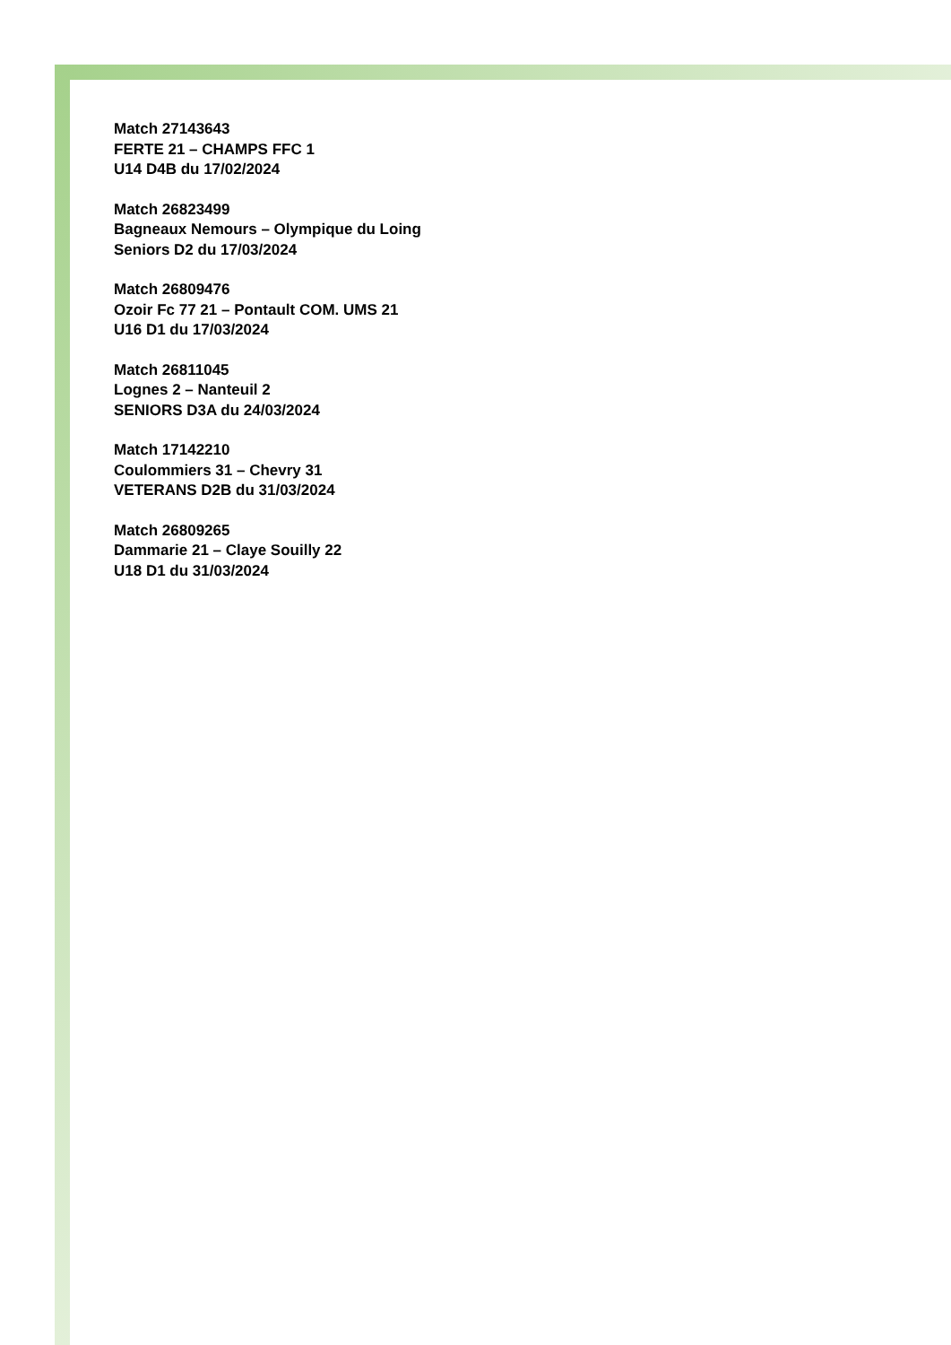Match 27143643
FERTE 21 – CHAMPS FFC 1
U14 D4B du 17/02/2024
Match 26823499
Bagneaux Nemours – Olympique du Loing
Seniors D2 du 17/03/2024
Match 26809476
Ozoir Fc 77 21 – Pontault COM. UMS 21
U16 D1 du 17/03/2024
Match 26811045
Lognes 2 – Nanteuil 2
SENIORS D3A du 24/03/2024
Match 17142210
Coulommiers 31 – Chevry 31
VETERANS D2B du 31/03/2024
Match 26809265
Dammarie 21 – Claye Souilly 22
U18 D1 du 31/03/2024